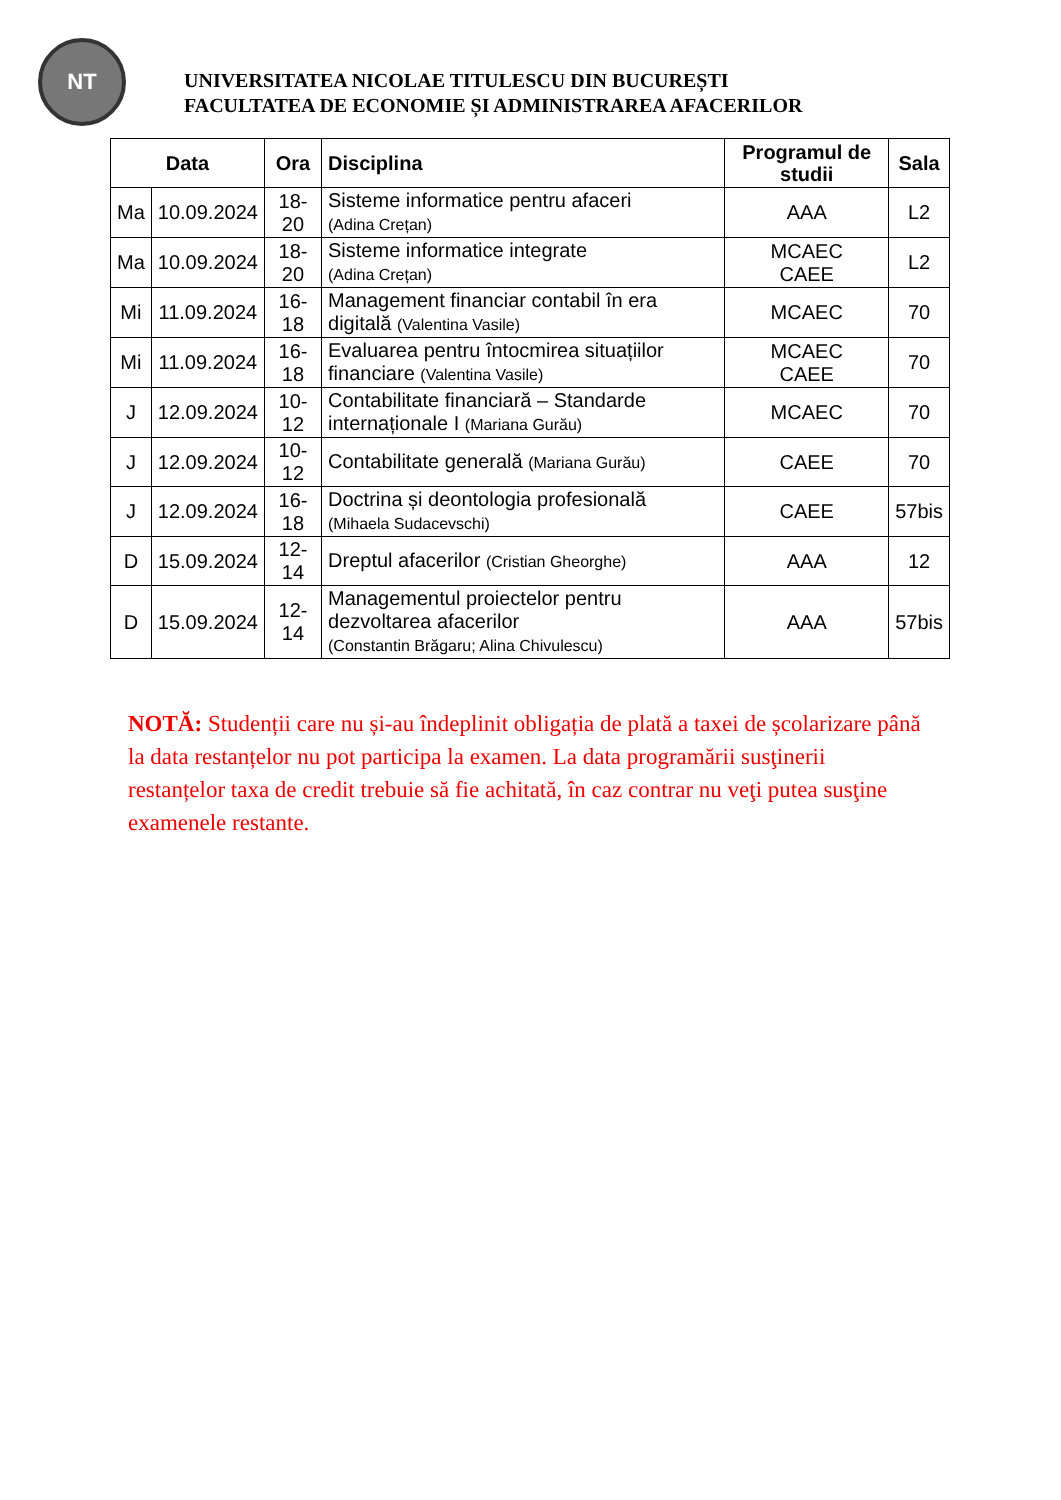NT
UNIVERSITATEA NICOLAE TITULESCU DIN BUCUREȘTI
FACULTATEA DE ECONOMIE ȘI ADMINISTRAREA AFACERILOR
| Data | | Ora | Disciplina | Programul de studii | Sala |
| --- | --- | --- | --- | --- | --- |
| Ma | 10.09.2024 | 18-20 | Sisteme informatice pentru afaceri (Adina Crețan) | AAA | L2 |
| Ma | 10.09.2024 | 18-20 | Sisteme informatice integrate (Adina Crețan) | MCAEC CAEE | L2 |
| Mi | 11.09.2024 | 16-18 | Management financiar contabil în era digitală (Valentina Vasile) | MCAEC | 70 |
| Mi | 11.09.2024 | 16-18 | Evaluarea pentru întocmirea situațiilor financiare (Valentina Vasile) | MCAEC CAEE | 70 |
| J | 12.09.2024 | 10-12 | Contabilitate financiară – Standarde internaționale I (Mariana Gurău) | MCAEC | 70 |
| J | 12.09.2024 | 10-12 | Contabilitate generală (Mariana Gurău) | CAEE | 70 |
| J | 12.09.2024 | 16-18 | Doctrina și deontologia profesională (Mihaela Sudacevschi) | CAEE | 57bis |
| D | 15.09.2024 | 12-14 | Dreptul afacerilor (Cristian Gheorghe) | AAA | 12 |
| D | 15.09.2024 | 12-14 | Managementul proiectelor pentru dezvoltarea afacerilor (Constantin Brăgaru; Alina Chivulescu) | AAA | 57bis |
NOTĂ: Studenții care nu și-au îndeplinit obligația de plată a taxei de școlarizare până la data restanțelor nu pot participa la examen. La data programării susţinerii restanțelor taxa de credit trebuie să fie achitată, în caz contrar nu veţi putea susţine examenele restante.